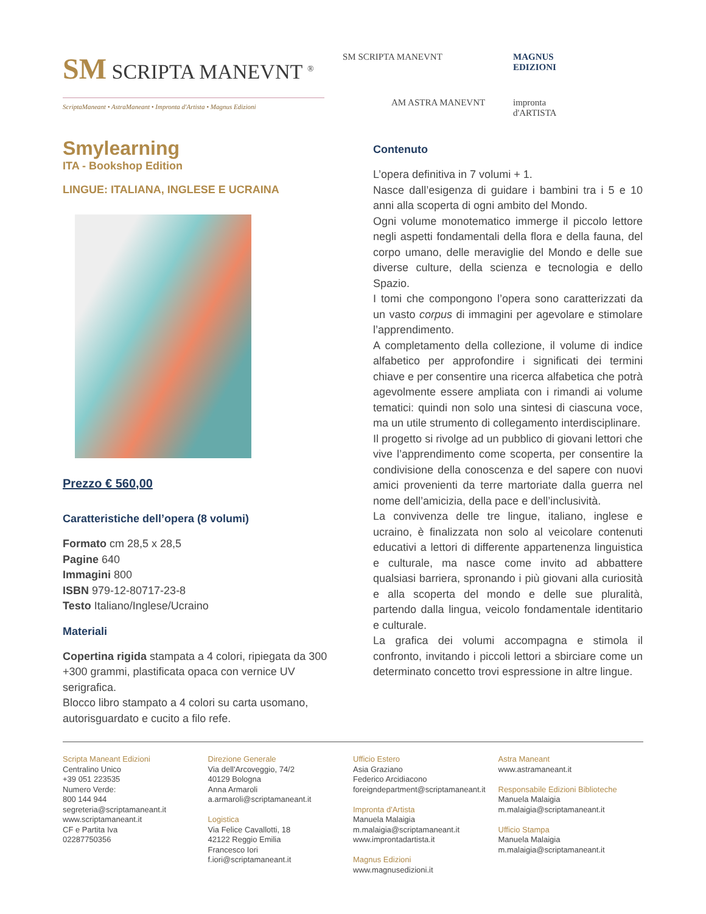SM SCRIPTA MANEVNT <sup>®</sup>
ScriptaManeant • AstraManeant • Impronta d'Artista • Magnus Edizioni
SM SCRIPTA MANEVNT
MAGNUS EDIZIONI
AM ASTRA MANEVNT
impronta d'ARTISTA
Smylearning
ITA - Bookshop Edition
LINGUE: ITALIANA, INGLESE E UCRAINA
Prezzo € 560,00
Caratteristiche dell’opera (8 volumi)
Formato cm 28,5 x 28,5
Pagine 640
Immagini 800
ISBN 979-12-80717-23-8
Testo Italiano/Inglese/Ucraino
Materiali
Copertina rigida stampata a 4 colori, ripiegata da 300 +300 grammi, plastificata opaca con vernice UV serigrafica.
Blocco libro stampato a 4 colori su carta usomano, autorisguardato e cucito a filo refe.
Contenuto
L’opera definitiva in 7 volumi + 1.
Nasce dall’esigenza di guidare i bambini tra i 5 e 10 anni alla scoperta di ogni ambito del Mondo.
Ogni volume monotematico immerge il piccolo lettore negli aspetti fondamentali della flora e della fauna, del corpo umano, delle meraviglie del Mondo e delle sue diverse culture, della scienza e tecnologia e dello Spazio.
I tomi che compongono l’opera sono caratterizzati da un vasto corpus di immagini per agevolare e stimolare l’apprendimento.
A completamento della collezione, il volume di indice alfabetico per approfondire i significati dei termini chiave e per consentire una ricerca alfabetica che potrà agevolmente essere ampliata con i rimandi ai volume tematici: quindi non solo una sintesi di ciascuna voce, ma un utile strumento di collegamento interdisciplinare.
Il progetto si rivolge ad un pubblico di giovani lettori che vive l’apprendimento come scoperta, per consentire la condivisione della conoscenza e del sapere con nuovi amici provenienti da terre martoriate dalla guerra nel nome dell’amicizia, della pace e dell’inclusività.
La convivenza delle tre lingue, italiano, inglese e ucraino, è finalizzata non solo al veicolare contenuti educativi a lettori di differente appartenenza linguistica e culturale, ma nasce come invito ad abbattere qualsiasi barriera, spronando i più giovani alla curiosità e alla scoperta del mondo e delle sue pluralità, partendo dalla lingua, veicolo fondamentale identitario e culturale.
La grafica dei volumi accompagna e stimola il confronto, invitando i piccoli lettori a sbirciare come un determinato concetto trovi espressione in altre lingue.
Scripta Maneant Edizioni
Centralino Unico
+39 051 223535
Numero Verde:
800 144 944
segreteria@scriptamaneant.it
www.scriptamaneant.it
CF e Partita Iva
02287750356
Direzione Generale
Via dell'Arcoveggio, 74/2
40129 Bologna
Anna Armaroli
a.armaroli@scriptamaneant.it
Logistica
Via Felice Cavallotti, 18
42122 Reggio Emilia
Francesco Iori
f.iori@scriptamaneant.it
Ufficio Estero
Asia Graziano
Federico Arcidiacono
foreigndepartment@scriptamaneant.it
Impronta d'Artista
Manuela Malaigia
m.malaigia@scriptamaneant.it
www.improntadartista.it
Magnus Edizioni
www.magnusedizioni.it
Astra Maneant
www.astramaneant.it
Responsabile Edizioni Biblioteche
Manuela Malaigia
m.malaigia@scriptamaneant.it
Ufficio Stampa
Manuela Malaigia
m.malaigia@scriptamaneant.it